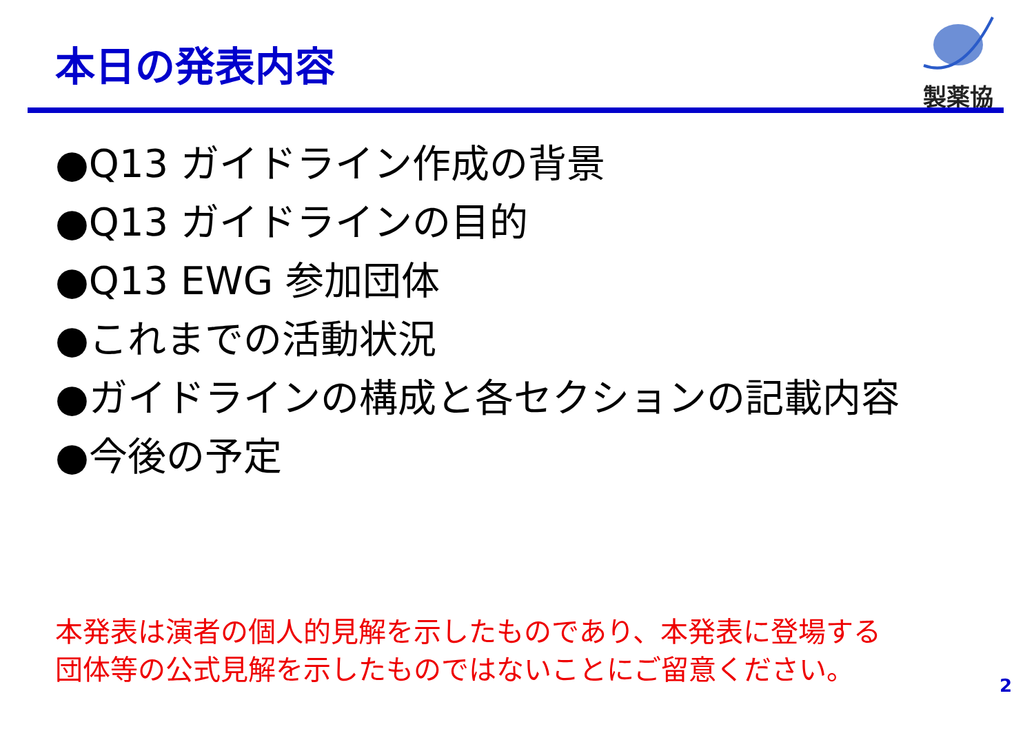本日の発表内容
製薬協
●Q13 ガイドライン作成の背景
●Q13 ガイドラインの目的
●Q13 EWG 参加団体
●これまでの活動状況
●ガイドラインの構成と各セクションの記載内容
●今後の予定
本発表は演者の個人的見解を示したものであり、本発表に登場する
団体等の公式見解を示したものではないことにご留意ください。
2